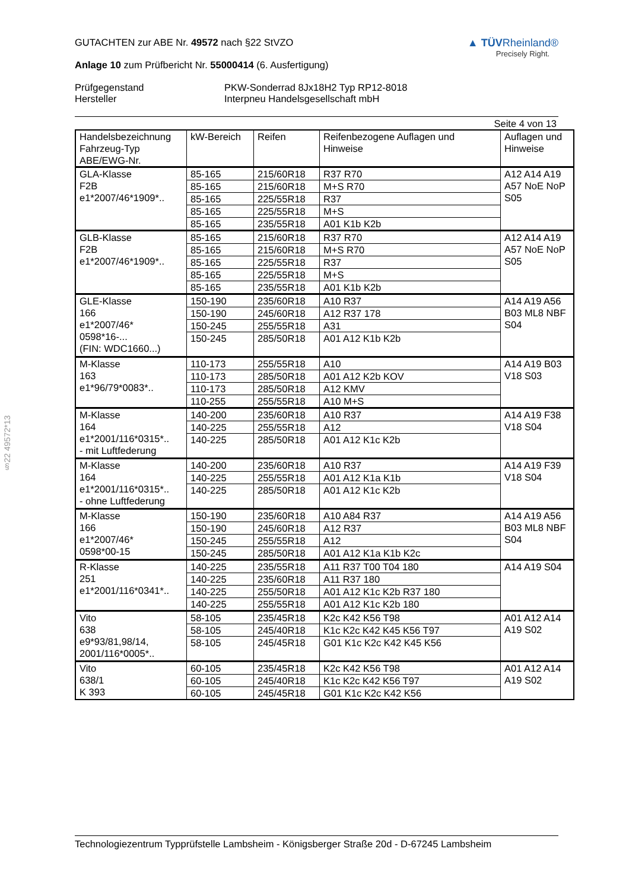§22 49572*13
GUTACHTEN zur ABE Nr. 49572 nach §22 StVZO
Anlage 10 zum Prüfbericht Nr. 55000414 (6. Ausfertigung)
▲ TÜVRheinland®
Precisely Right.
Prüfgegenstand PKW-Sonderrad 8Jx18H2 Typ RP12-8018
Hersteller Interpneu Handelsgesellschaft mbH
Seite 4 von 13
| Handelsbezeichnung Fahrzeug-Typ ABE/EWG-Nr. | kW-Bereich | Reifen | Reifenbezogene Auflagen und Hinweise | Auflagen und Hinweise |
| GLA-Klasse F2B e1*2007/46*1909*.. | 85-165 | 215/60R18 | R37 R70 | A12 A14 A19 A57 NoE NoP S05 |
| | 85-165 | 215/60R18 | M+S R70 | |
| | 85-165 | 225/55R18 | R37 | |
| | 85-165 | 225/55R18 | M+S | |
| | 85-165 | 235/55R18 | A01 K1b K2b | |
| GLB-Klasse F2B e1*2007/46*1909*.. | 85-165 | 215/60R18 | R37 R70 | A12 A14 A19 A57 NoE NoP S05 |
| | 85-165 | 215/60R18 | M+S R70 | |
| | 85-165 | 225/55R18 | R37 | |
| | 85-165 | 225/55R18 | M+S | |
| | 85-165 | 235/55R18 | A01 K1b K2b | |
| GLE-Klasse 166 e1*2007/46* 0598*16-... (FIN: WDC1660...) | 150-190 | 235/60R18 | A10 R37 | A14 A19 A56 B03 ML8 NBF S04 |
| | 150-190 | 245/60R18 | A12 R37 178 | |
| | 150-245 | 255/55R18 | A31 | |
| | 150-245 | 285/50R18 | A01 A12 K1b K2b | |
| M-Klasse 163 e1*96/79*0083*.. | 110-173 | 255/55R18 | A10 | A14 A19 B03 V18 S03 |
| | 110-173 | 285/50R18 | A01 A12 K2b KOV | |
| | 110-173 | 285/50R18 | A12 KMV | |
| | 110-255 | 255/55R18 | A10 M+S | |
| M-Klasse 164 e1*2001/116*0315*.. - mit Luftfederung | 140-200 | 235/60R18 | A10 R37 | A14 A19 F38 V18 S04 |
| | 140-225 | 255/55R18 | A12 | |
| | 140-225 | 285/50R18 | A01 A12 K1c K2b | |
| M-Klasse 164 e1*2001/116*0315*.. - ohne Luftfederung | 140-200 | 235/60R18 | A10 R37 | A14 A19 F39 V18 S04 |
| | 140-225 | 255/55R18 | A01 A12 K1a K1b | |
| | 140-225 | 285/50R18 | A01 A12 K1c K2b | |
| M-Klasse 166 e1*2007/46* 0598*00-15 | 150-190 | 235/60R18 | A10 A84 R37 | A14 A19 A56 B03 ML8 NBF S04 |
| | 150-190 | 245/60R18 | A12 R37 | |
| | 150-245 | 255/55R18 | A12 | |
| | 150-245 | 285/50R18 | A01 A12 K1a K1b K2c | |
| R-Klasse 251 e1*2001/116*0341*.. | 140-225 | 235/55R18 | A11 R37 T00 T04 180 | A14 A19 S04 |
| | 140-225 | 235/60R18 | A11 R37 180 | |
| | 140-225 | 255/50R18 | A01 A12 K1c K2b R37 180 | |
| | 140-225 | 255/55R18 | A01 A12 K1c K2b 180 | |
| Vito 638 e9*93/81,98/14, 2001/116*0005*.. | 58-105 | 235/45R18 | K2c K42 K56 T98 | A01 A12 A14 A19 S02 |
| | 58-105 | 245/40R18 | K1c K2c K42 K45 K56 T97 | |
| | 58-105 | 245/45R18 | G01 K1c K2c K42 K45 K56 | |
| Vito 638/1 K 393 | 60-105 | 235/45R18 | K2c K42 K56 T98 | A01 A12 A14 A19 S02 |
| | 60-105 | 245/40R18 | K1c K2c K42 K56 T97 | |
| | 60-105 | 245/45R18 | G01 K1c K2c K42 K56 | |
Technologiezentrum Typprüfstelle Lambsheim - Königsberger Straße 20d - D-67245 Lambsheim